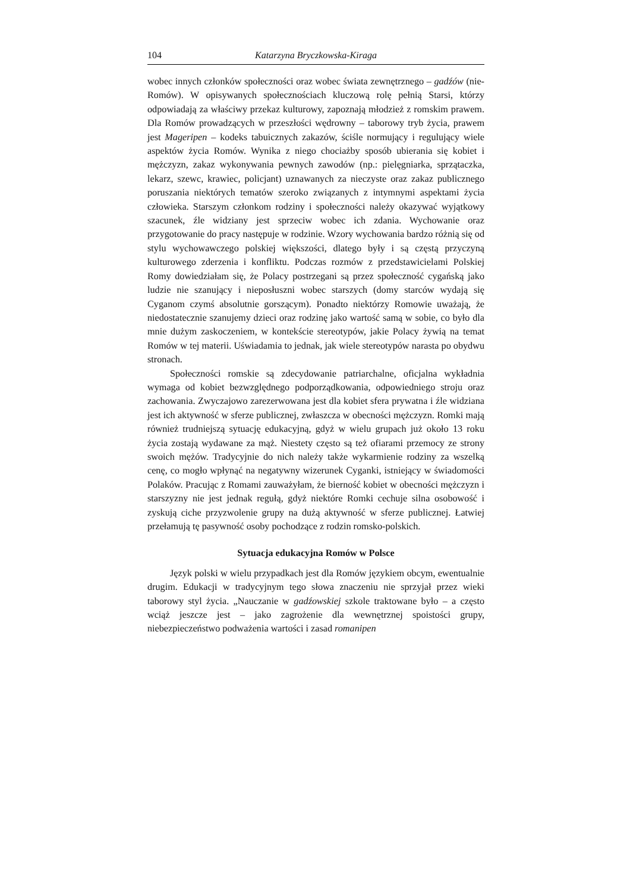104 Katarzyna Bryczkowska-Kiraga
wobec innych członków społeczności oraz wobec świata zewnętrznego – gadźów (nie-Romów). W opisywanych społecznościach kluczową rolę pełnią Starsi, którzy odpowiadają za właściwy przekaz kulturowy, zapoznają młodzież z romskim prawem. Dla Romów prowadzących w przeszłości wędrowny – taborowy tryb życia, prawem jest Mageripen – kodeks tabuicznych zakazów, ściśle normujący i regulujący wiele aspektów życia Romów. Wynika z niego chociażby sposób ubierania się kobiet i mężczyzn, zakaz wykonywania pewnych zawodów (np.: pielęgniarka, sprzątaczka, lekarz, szewc, krawiec, policjant) uznawanych za nieczyste oraz zakaz publicznego poruszania niektórych tematów szeroko związanych z intymnymi aspektami życia człowieka. Starszym członkom rodziny i społeczności należy okazywać wyjątkowy szacunek, źle widziany jest sprzeciw wobec ich zdania. Wychowanie oraz przygotowanie do pracy następuje w rodzinie. Wzory wychowania bardzo różnią się od stylu wychowawczego polskiej większości, dlatego były i są częstą przyczyną kulturowego zderzenia i konfliktu. Podczas rozmów z przedstawicielami Polskiej Romy dowiedziałam się, że Polacy postrzegani są przez społeczność cygańską jako ludzie nie szanujący i nieposłuszni wobec starszych (domy starców wydają się Cyganom czymś absolutnie gorszącym). Ponadto niektórzy Romowie uważają, że niedostatecznie szanujemy dzieci oraz rodzinę jako wartość samą w sobie, co było dla mnie dużym zaskoczeniem, w kontekście stereotypów, jakie Polacy żywią na temat Romów w tej materii. Uświadamia to jednak, jak wiele stereotypów narasta po obydwu stronach.
Społeczności romskie są zdecydowanie patriarchalne, oficjalna wykładnia wymaga od kobiet bezwzględnego podporządkowania, odpowiedniego stroju oraz zachowania. Zwyczajowo zarezerwowana jest dla kobiet sfera prywatna i źle widziana jest ich aktywność w sferze publicznej, zwłaszcza w obecności mężczyzn. Romki mają również trudniejszą sytuację edukacyjną, gdyż w wielu grupach już około 13 roku życia zostają wydawane za mąż. Niestety często są też ofiarami przemocy ze strony swoich mężów. Tradycyjnie do nich należy także wykarmienie rodziny za wszelką cenę, co mogło wpłynąć na negatywny wizerunek Cyganki, istniejący w świadomości Polaków. Pracując z Romami zauważyłam, że bierność kobiet w obecności mężczyzn i starszyzny nie jest jednak regułą, gdyż niektóre Romki cechuje silna osobowość i zyskują ciche przyzwolenie grupy na dużą aktywność w sferze publicznej. Łatwiej przełamują tę pasywność osoby pochodzące z rodzin romsko-polskich.
Sytuacja edukacyjna Romów w Polsce
Język polski w wielu przypadkach jest dla Romów językiem obcym, ewentualnie drugim. Edukacji w tradycyjnym tego słowa znaczeniu nie sprzyjał przez wieki taborowy styl życia. „Nauczanie w gadźowskiej szkole traktowane było – a często wciąż jeszcze jest – jako zagrożenie dla wewnętrznej spoistości grupy, niebezpieczeństwo podważenia wartości i zasad romanipen